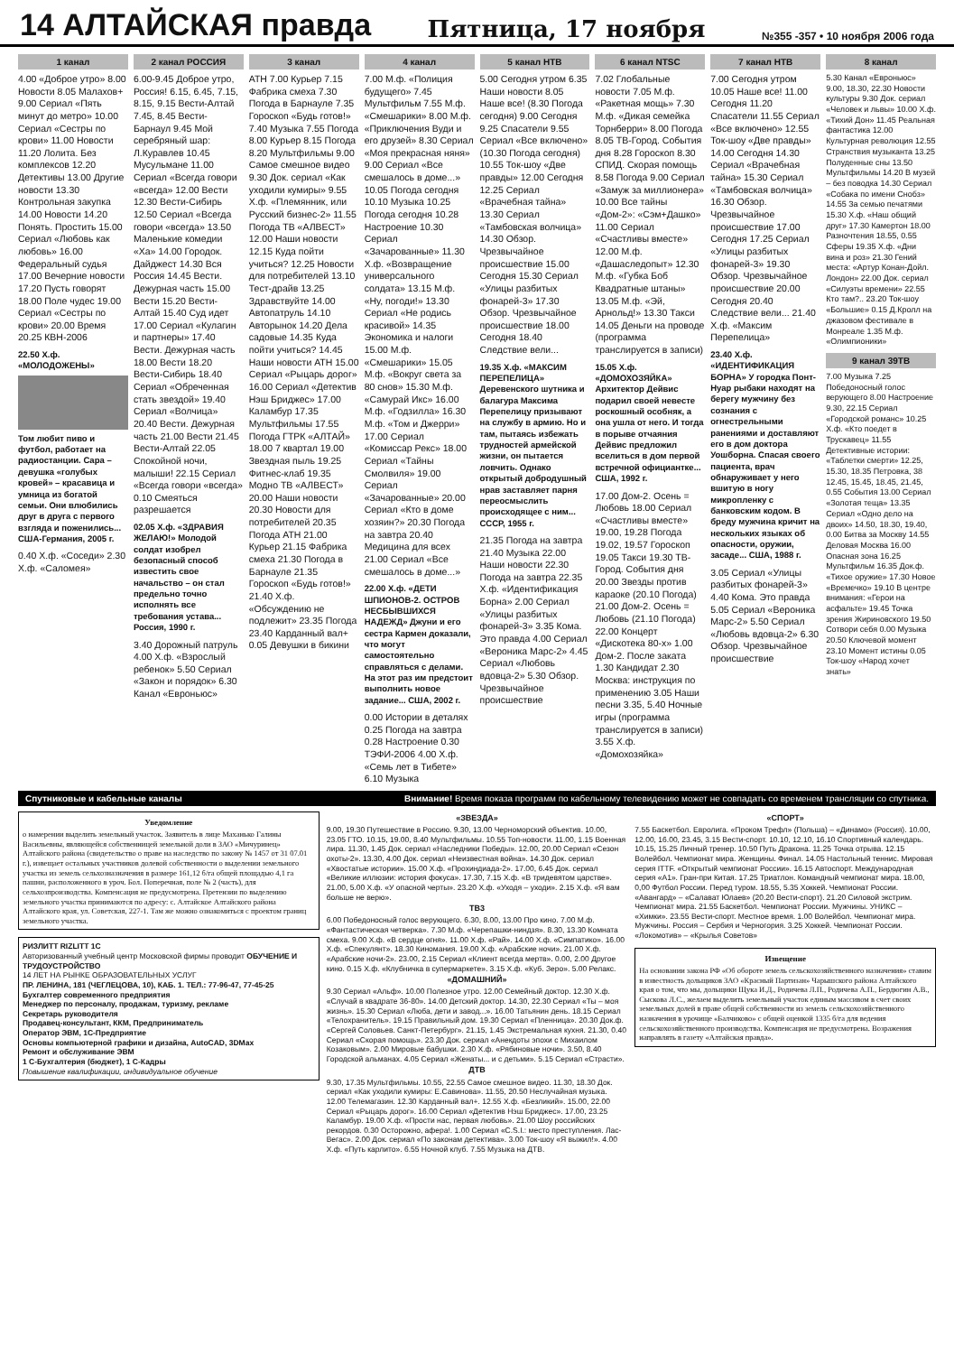14 АЛТАЙСКАЯ правда Пятница, 17 ноября №355 -357 • 10 ноября 2006 года
1 канал
4.00 «Доброе утро» 8.00 Новости 8.05 Малахов+ 9.00 Сериал «Пять минут до метро» 10.00 Сериал «Сестры по крови» 11.00 Новости 11.20 Лолита. Без комплексов 12.20 Детективы 13.00 Другие новости 13.30 Контрольная закупка 14.00 Новости 14.20 Понять. Простить 15.00 Сериал «Любовь как любовь» 16.00 Федеральный судья 17.00 Вечерние новости 17.20 Пусть говорят 18.00 Поле чудес 19.00 Сериал «Сестры по крови» 20.00 Время 20.25 КВН-2006
22.50 Х.ф. «МОЛОДОЖЕНЫ»
Том любит пиво и футбол, работает на радиостанции. Сара – девушка «голубых кровей» – красавица и умница из богатой семьи. Они влюбились друг в друга с первого взгляда и поженились... США-Германия, 2005 г.
0.40 Х.ф. «Соседи» 2.30 Х.ф. «Саломея»
2 канал РОССИЯ
6.00-9.45 Доброе утро, Россия! 6.15, 6.45, 7.15, 8.15, 9.15 Вести-Алтай 7.45, 8.45 Вести-Барнаул 9.45 Мой серебряный шар: Л.Куравлев 10.45 Мусульмане 11.00 Сериал «Всегда говори «всегда» 12.00 Вести 12.30 Вести-Сибирь 12.50 Сериал «Всегда говори «всегда» 13.50 Маленькие комедии «Ха» 14.00 Городок. Дайджест 14.30 Вся Россия 14.45 Вести. Дежурная часть 15.00 Вести 15.20 Вести-Алтай 15.40 Суд идет 17.00 Сериал «Кулагин и партнеры» 17.40 Вести. Дежурная часть 18.00 Вести 18.20 Вести-Сибирь 18.40 Сериал «Обреченная стать звездой» 19.40 Сериал «Волчица» 20.40 Вести. Дежурная часть 21.00 Вести 21.45 Вести-Алтай 22.05 Спокойной ночи, малыши! 22.15 Сериал «Всегда говори «всегда» 0.10 Смеяться разрешается
02.05 Х.ф. «ЗДРАВИЯ ЖЕЛАЮ!» Молодой солдат изобрел безопасный способ известить свое начальство – он стал предельно точно исполнять все требования устава... Россия, 1990 г.
3.40 Дорожный патруль 4.00 Х.ф. «Взрослый ребенок» 5.50 Сериал «Закон и порядок» 6.30 Канал «Евроньюс»
3 канал
АТН 7.00 Курьер 7.15 Фабрика смеха 7.30 Погода в Барнауле 7.35 Гороскоп «Будь готов!» 7.40 Музыка 7.55 Погода 8.00 Курьер 8.15 Погода 8.20 Мультфильмы 9.00 Самое смешное видео 9.30 Док. сериал «Как уходили кумиры» 9.55 Х.ф. «Племянник, или Русский бизнес-2» 11.55 Погода ТВ «АЛВЕСТ» 12.00 Наши новости 12.15 Куда пойти учиться? 12.25 Новости для потребителей 13.10 Тест-драйв 13.25 Здравствуйте 14.00 Автопатруль 14.10 Авторынок 14.20 Дела садовые 14.35 Куда пойти учиться? 14.45 Наши новости АТН 15.00 Сериал «Рыцарь дорог» 16.00 Сериал «Детектив Нэш Бриджес» 17.00 Каламбур 17.35 Мультфильмы 17.55 Погода ГТРК «АЛТАЙ» 18.00 7 квартал 19.00 Звездная пыль 19.25 Фитнес-клаб 19.35 Модно ТВ «АЛВЕСТ» 20.00 Наши новости 20.30 Новости для потребителей 20.35 Погода АТН 21.00 Курьер 21.15 Фабрика смеха 21.30 Погода в Барнауле 21.35 Гороскоп «Будь готов!» 21.40 Х.ф. «Обсуждению не подлежит» 23.35 Погода 23.40 Карданный вал+ 0.05 Девушки в бикини
4 канал
7.00 М.ф. «Полиция будущего» 7.45 Мультфильм 7.55 М.ф. «Смешарики» 8.00 М.ф. «Приключения Вуди и его друзей» 8.30 Сериал «Моя прекрасная няня» 9.00 Сериал «Все смешалось в доме...» 10.05 Погода сегодня 10.10 Музыка 10.25 Погода сегодня 10.28 Настроение 10.30 Сериал «Зачарованные» 11.30 Х.ф. «Возвращение универсального солдата» 13.15 М.ф. «Ну, погоди!» 13.30 Сериал «Не родись красивой» 14.35 Экономика и налоги 15.00 М.ф. «Смешарики» 15.05 М.ф. «Вокруг света за 80 снов» 15.30 М.ф. «Самурай Икс» 16.00 М.ф. «Годзилла» 16.30 М.ф. «Том и Джерри» 17.00 Сериал «Комиссар Рекс» 18.00 Сериал «Тайны Смолвиля» 19.00 Сериал «Зачарованные» 20.00 Сериал «Кто в доме хозяин?» 20.30 Погода на завтра 20.40 Медицина для всех 21.00 Сериал «Все смешалось в доме...»
22.00 Х.ф. «ДЕТИ ШПИОНОВ-2. ОСТРОВ НЕСБЫВШИХСЯ НАДЕЖД» Джуни и его сестра Кармен доказали, что могут самостоятельно справляться с делами. На этот раз им предстоит выполнить новое задание... США, 2002 г.
0.00 Истории в деталях 0.25 Погода на завтра 0.28 Настроение 0.30 ТЭФИ-2006 4.00 Х.ф. «Семь лет в Тибете» 6.10 Музыка
5 канал НТВ
5.00 Сегодня утром 6.35 Наши новости 8.05 Наше все! (8.30 Погода сегодня) 9.00 Сегодня 9.25 Спасатели 9.55 Сериал «Все включено» (10.30 Погода сегодня) 10.55 Ток-шоу «Две правды» 12.00 Сегодня 12.25 Сериал «Врачебная тайна» 13.30 Сериал «Тамбовская волчица» 14.30 Обзор. Чрезвычайное происшествие 15.00 Сегодня 15.30 Сериал «Улицы разбитых фонарей-3» 17.30 Обзор. Чрезвычайное происшествие 18.00 Сегодня 18.40 Следствие вели...
19.35 Х.ф. «МАКСИМ ПЕРЕПЕЛИЦА» Деревенского шутника и балагура Максима Перепелицу призывают на службу в армию. Но и там, пытаясь избежать трудностей армейской жизни, он пытается ловчить. Однако открытый добродушный нрав заставляет парня переосмыслить происходящее с ним... СССР, 1955 г.
21.35 Погода на завтра 21.40 Музыка 22.00 Наши новости 22.30 Погода на завтра 22.35 Х.ф. «Идентификация Борна» 2.00 Сериал «Улицы разбитых фонарей-3» 3.35 Кома. Это правда 4.00 Сериал «Вероника Марс-2» 4.45 Сериал «Любовь вдовца-2» 5.30 Обзор. Чрезвычайное происшествие
6 канал NTSC
7.02 Глобальные новости 7.05 М.ф. «Ракетная мощь» 7.30 М.ф. «Дикая семейка Торнберри» 8.00 Погода 8.05 ТВ-Город. События дня 8.28 Гороскоп 8.30 СПИД. Скорая помощь 8.58 Погода 9.00 Сериал «Замуж за миллионера» 10.00 Все тайны «Дом-2»: «Сэм+Дашко» 11.00 Сериал «Счастливы вместе» 12.00 М.ф. «Дашаследопыт» 12.30 М.ф. «Губка Боб Квадратные штаны» 13.05 М.ф. «Эй, Арнольд!» 13.30 Такси 14.05 Деньги на проводе (программа транслируется в записи)
15.05 Х.ф. «ДОМОХОЗЯЙКА» Архитектор Дейвис подарил своей невесте роскошный особняк, а она ушла от него. И тогда в порыве отчаяния Дейвис предложил вселиться в дом первой встречной официантке... США, 1992 г.
17.00 Дом-2. Осень = Любовь 18.00 Сериал «Счастливы вместе» 19.00, 19.28 Погода 19.02, 19.57 Гороскоп 19.05 Такси 19.30 ТВ-Город. События дня 20.00 Звезды против караоке (20.10 Погода) 21.00 Дом-2. Осень = Любовь (21.10 Погода) 22.00 Концерт «Дискотека 80-х» 1.00 Дом-2. После заката 1.30 Кандидат 2.30 Москва: инструкция по применению 3.05 Наши песни 3.35, 5.40 Ночные игры (программа транслируется в записи) 3.55 Х.ф. «Домохозяйка»
7 канал НТВ
7.00 Сегодня утром 10.05 Наше все! 11.00 Сегодня 11.20 Спасатели 11.55 Сериал «Все включено» 12.55 Ток-шоу «Две правды» 14.00 Сегодня 14.30 Сериал «Врачебная тайна» 15.30 Сериал «Тамбовская волчица» 16.30 Обзор. Чрезвычайное происшествие 17.00 Сегодня 17.25 Сериал «Улицы разбитых фонарей-3» 19.30 Обзор. Чрезвычайное происшествие 20.00 Сегодня 20.40 Следствие вели... 21.40 Х.ф. «Максим Перепелица»
23.40 Х.ф. «ИДЕНТИФИКАЦИЯ БОРНА» У городка Понт-Нуар рыбаки находят на берегу мужчину без сознания с огнестрельными ранениями и доставляют его в дом доктора Уошборна. Спасая своего пациента, врач обнаруживает у него вшитую в ногу микропленку с банковским кодом. В бреду мужчина кричит на нескольких языках об опасности, оружии, засаде... США, 1988 г.
3.05 Сериал «Улицы разбитых фонарей-3» 4.40 Кома. Это правда 5.05 Сериал «Вероника Марс-2» 5.50 Сериал «Любовь вдовца-2» 6.30 Обзор. Чрезвычайное происшествие
8 канал
5.30 Канал «Евроньюс» 9.00, 18.30, 22.30 Новости культуры 9.30 Док. сериал «Человек и львы» 10.00 Х.ф. «Тихий Дон» 11.45 Реальная фантастика 12.00 Культурная революция 12.55 Странствия музыканта 13.25 Полуденные сны 13.50 Мультфильмы 14.20 В музей – без поводка 14.30 Сериал «Собака по имени Снобз» 14.55 За семью печатями 15.30 Х.ф. «Наш общий друг» 17.30 Камертон 18.00 Разночтения 18.55, 0.55 Сферы 19.35 Х.ф. «Дни вина и роз» 21.30 Гений места: «Артур Конан-Дойл. Лондон» 22.00 Док. сериал «Силуэты времени» 22.55 Кто там?.. 23.20 Ток-шоу «Большие» 0.15 Д.Кролл на джазовом фестивале в Монреале 1.35 М.ф. «Олимпионики»
9 канал 39ТВ
7.00 Музыка 7.25 Победоносный голос верующего 8.00 Настроение 9.30, 22.15 Сериал «Городской романс» 10.25 Х.ф. «Кто поедет в Трускавец» 11.55 Детективные истории: «Таблетки смерти» 12.25, 15.30, 18.35 Петровка, 38 12.45, 15.45, 18.45, 21.45, 0.55 События 13.00 Сериал «Золотая теща» 13.35 Сериал «Одно дело на двоих» 14.50, 18.30, 19.40, 0.00 Битва за Москву 14.55 Деловая Москва 16.00 Опасная зона 16.25 Мультфильм 16.35 Док.ф. «Тихое оружие» 17.30 Новое «Времечко» 19.10 В центре внимания: «Герои на асфальте» 19.45 Точка зрения Жириновского 19.50 Сотвори себя 0.00 Музыка 20.50 Ключевой момент 23.10 Момент истины 0.05 Ток-шоу «Народ хочет знать»
Спутниковые и кабельные каналы Внимание! Время показа программ по кабельному телевидению может не совпадать со временем трансляции со спутника.
Уведомление
о намерении выделить земельный участок. Заявитель в лице Маханько Галины Васильевны, являющейся собственницей земельной доли в ЗАО «Мичуринец» Алтайского района (свидетельство о праве на наследство по закону № 1457 от 31 07.01 г.), извещает остальных участников долевой собственности о выделении земельного участка из земель сельхозназначения в размере 161,12 б/га общей площадью 4,1 га пашни, расположенного в уроч. Бол. Поперечная, поле № 2 (часть), для сельхозпроизводства. Компенсация не предусмотрена. Претензии по выделению земельного участка принимаются по адресу: с. Алтайское Алтайского района Алтайского края, ул. Советская, 227-1. Там же можно ознакомиться с проектом границ земельного участка.
РИЗЛИТТ RIZLITT 1С
Авторизованный учебный центр Московской фирмы проводит ОБУЧЕНИЕ И ТРУДОУСТРОЙСТВО
14 ЛЕТ НА РЫНКЕ ОБРАЗОВАТЕЛЬНЫХ УСЛУГ
ПР. ЛЕНИНА, 181 (ЧЕГЛЕЦОВА, 10), КАБ. 1. ТЕЛ.: 77-96-47, 77-45-25
Бухгалтер современного предприятия
Менеджер по персоналу, продажам, туризму, рекламе
Секретарь руководителя
Продавец-консультант, ККМ, Предприниматель
Оператор ЭВМ, 1С-Предприятие
Основы компьютерной графики и дизайна, AutoCAD, 3DMax
Ремонт и обслуживание ЭВМ
1 С-Бухгалтерия (бюджет), 1 С-Кадры
Повышение квалификации, индивидуальное обучение
«ЗВЕЗДА»
9.00, 19.30 Путешествие в Россию. 9.30, 13.00 Черноморский объектив. 10.00, 23.05 ГТО. 10.15, 19.00, 8.40 Мультфильмы. 10.55 Топ-новости. 11.00, 1.15 Военная лира. 11.30, 1.45 Док. сериал «Наследники Победы». 12.00, 20.00 Сериал «Сезон охоты-2». 13.30, 4.00 Док. сериал «Неизвестная война». 14.30 Док. сериал «Хвостатые истории». 15.00 Х.ф. «Прохиндиада-2». 17.00, 6.45 Док. сериал «Великие иллюзии: история фокуса». 17.30, 7.15 Х.ф. «В тридевятом царстве». 21.00, 5.00 Х.ф. «У опасной черты». 23.20 Х.ф. «Уходя – уходи». 2.15 Х.ф. «Я вам больше не верю».
ТВ3
6.00 Победоносный голос верующего. 6.30, 8.00, 13.00 Про кино. 7.00 М.ф. «Фантастическая четверка». 7.30 М.ф. «Черепашки-ниндзя». 8.30, 13.30 Комната смеха. 9.00 Х.ф. «В сердце огня». 11.00 Х.ф. «Рай». 14.00 Х.ф. «Симпатико». 16.00 Х.ф. «Спекулянт». 18.30 Киномания. 19.00 Х.ф. «Арабские ночи». 21.00 Х.ф. «Арабские ночи-2». 23.00, 2.15 Сериал «Клиент всегда мертв». 0.00, 2.00 Другое кино. 0.15 Х.ф. «Клубничка в супермаркете». 3.15 Х.ф. «Куб. Зеро». 5.00 Релакс.
«ДОМАШНИЙ»
9.30 Сериал «Альф». 10.00 Полезное утро. 12.00 Семейный доктор. 12.30 Х.ф. «Случай в квадрате 36-80». 14.00 Детский доктор. 14.30, 22.30 Сериал «Ты – моя жизнь». 15.30 Сериал «Люба, дети и завод...». 16.00 Татьянин день. 18.15 Сериал «Телохранитель». 19.15 Правильный дом. 19.30 Сериал «Пленница». 20.30 Док.ф. «Сергей Соловьев. Санкт-Петербург». 21.15, 1.45 Экстремальная кухня. 21.30, 0.40 Сериал «Скорая помощь». 23.30 Док. сериал «Анекдоты эпохи с Михаилом Козаковым». 2.00 Мировые бабушки. 2.30 Х.ф. «Рябиновые ночи». 3.50, 8.40 Городской альманах. 4.05 Сериал «Женаты... и с детьми». 5.15 Сериал «Страсти».
ДТВ
9.30, 17.35 Мультфильмы. 10.55, 22.55 Самое смешное видео. 11.30, 18.30 Док. сериал «Как уходили кумиры: Е.Савинова». 11.55, 20.50 Неслучайная музыка. 12.00 Телемагазин. 12.30 Карданный вал+. 12.55 Х.ф. «Безликий». 15.00, 22.00 Сериал «Рыцарь дорог». 16.00 Сериал «Детектив Нэш Бриджес». 17.00, 23.25 Каламбур. 19.00 Х.ф. «Прости нас, первая любовь». 21.00 Шоу российских рекордов. 0.30 Осторожно, афера!. 1.00 Сериал «C.S.I.: место преступления. Лас-Вегас». 2.00 Док. сериал «По законам детектива». 3.00 Ток-шоу «Я выжил!». 4.00 Х.ф. «Путь карлито». 6.55 Ночной клуб. 7.55 Музыка на ДТВ.
«СПОРТ»
7.55 Баскетбол. Евролига. «Проком Трефл» (Польша) – «Динамо» (Россия). 10.00, 12.00, 16.00, 23.45, 3.15 Вести-спорт. 10.10, 12.10, 16.10 Спортивный календарь. 10.15, 15.25 Личный тренер. 10.50 Путь Дракона. 11.25 Точка отрыва. 12.15 Волейбол. Чемпионат мира. Женщины. Финал. 14.05 Настольный теннис. Мировая серия ITTF. «Открытый чемпионат России». 16.15 Автоспорт. Международная серия «А1». Гран-при Китая. 17.25 Триатлон. Командный чемпионат мира. 18.00, 0,00 Футбол России. Перед туром. 18.55, 5.35 Хоккей. Чемпионат России. «Авангард» – «Салават Юлаев» (20.20 Вести-спорт). 21.20 Силовой экстрим. Чемпионат мира. 21.55 Баскетбол. Чемпионат России. Мужчины. УНИКС – «Химки». 23.55 Вести-спорт. Местное время. 1.00 Волейбол. Чемпионат мира. Мужчины. Россия – Сербия и Черногория. 3.25 Хоккей. Чемпионат России. «Локомотив» – «Крылья Советов»
Извещение
На основании закона РФ «Об обороте земель сельскохозяйственного назначения» ставим в известность дольщиков ЗАО «Красный Партизан» Чарышского района Алтайского края о том, что мы, дольщики Щука И.Д., Родичева Л.П., Родичева А.П., Бердюгин А.В., Сыскова Л.С., желаем выделить земельный участок единым массивом в счет своих земельных долей в праве общей собственности из земель сельскохозяйственного назначения в урочище «Балчиково» с общей оценкой 1335 б/га для ведения сельскохозяйственного производства. Компенсация не предусмотрена. Возражения направлять в газету «Алтайская правда».